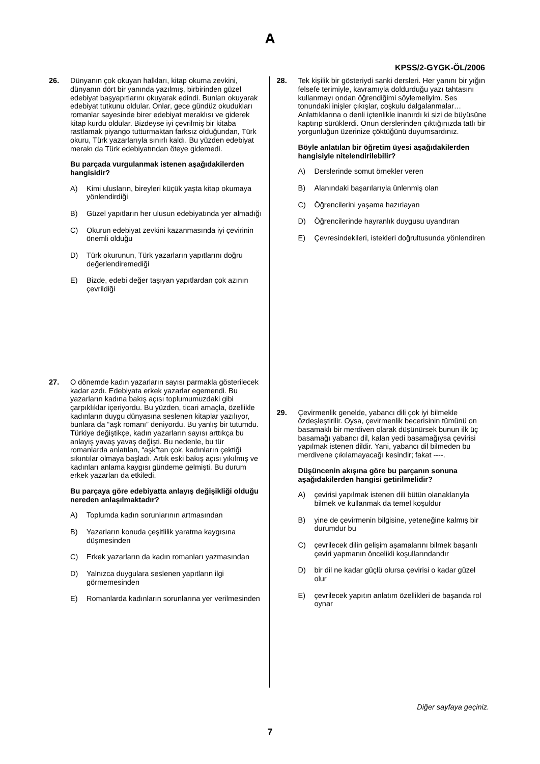A
KPSS/2-GYGK-ÖL/2006
26. Dünyanın çok okuyan halkları, kitap okuma zevkini, dünyanın dört bir yanında yazılmış, birbirinden güzel edebiyat başyapıtlarını okuyarak edindi. Bunları okuyarak edebiyat tutkunu oldular. Onlar, gece gündüz okudukları romanlar sayesinde birer edebiyat meraklısı ve giderek kitap kurdu oldular. Bizdeyse iyi çevrilmiş bir kitaba rastlamak piyango tutturmaktan farksız olduğundan, Türk okuru, Türk yazarlarıyla sınırlı kaldı. Bu yüzden edebiyat merakı da Türk edebiyatından öteye gidemedi.
Bu parçada vurgulanmak istenen aşağıdakilerden hangisidir?
A) Kimi ulusların, bireyleri küçük yaşta kitap okumaya yönlendirdiği
B) Güzel yapıtların her ulusun edebiyatında yer almadığı
C) Okurun edebiyat zevkini kazanmasında iyi çevirinin önemli olduğu
D) Türk okurunun, Türk yazarların yapıtlarını doğru değerlendiremediği
E) Bizde, edebi değer taşıyan yapıtlardan çok azının çevrildiği
27. O dönemde kadın yazarların sayısı parmakla gösterilecek kadar azdı. Edebiyata erkek yazarlar egemendi. Bu yazarların kadına bakış açısı toplumumuzdaki gibi çarpıklıklar içeriyordu. Bu yüzden, ticari amaçla, özellikle kadınların duygu dünyasına seslenen kitaplar yazılıyor, bunlara da “aşk romanı” deniyordu. Bu yanlış bir tutumdu. Türkiye değiştikçe, kadın yazarların sayısı arttıkça bu anlayış yavaş yavaş değişti. Bu nedenle, bu tür romanlarda anlatılan, “aşk”tan çok, kadınların çektiği sıkıntılar olmaya başladı. Artık eski bakış açısı yıkılmış ve kadınları anlama kaygısı gündeme gelmişti. Bu durum erkek yazarları da etkiledi.
Bu parçaya göre edebiyatta anlayış değişikliği olduğu nereden anlaşılmaktadır?
A) Toplumda kadın sorunlarının artmasından
B) Yazarların konuda çeşitlilik yaratma kaygısına düşmesinden
C) Erkek yazarların da kadın romanları yazmasından
D) Yalnızca duygulara seslenen yapıtların ilgi görmemesinden
E) Romanlarda kadınların sorunlarına yer verilmesinden
28. Tek kişilik bir gösteriydi sanki dersleri. Her yanını bir yığın felsefe terimiyle, kavramıyla doldurduğu yazı tahtasını kullanmayı ondan öğrendiğimi söylemeliyim. Ses tonundaki inişler çıkışlar, coşkulu dalgalanmalar… Anlattıklarına o denli içtenlikle inanırdı ki sizi de büyüsüne kaptırıp sürüklerdi. Onun derslerinden çıktığınızda tatlı bir yorgunluğun üzerinize çöktüğünü duyumsardınız.
Böyle anlatılan bir öğretim üyesi aşağıdakilerden hangisiyle nitelendirilebilir?
A) Derslerinde somut örnekler veren
B) Alanındaki başarılarıyla ünlenmiş olan
C) Öğrencilerini yaşama hazırlayan
D) Öğrencilerinde hayranlık duygusu uyandıran
E) Çevresindekileri, istekleri doğrultusunda yönlendiren
29. Çevirmenlik genelde, yabancı dili çok iyi bilmekle özdeşleştirilir. Oysa, çevirmenlik becerisinin tümünü on basamaklı bir merdiven olarak düşünürsek bunun ilk üç basamağı yabancı dil, kalan yedi basamağıysa çevirisi yapılmak istenen dildir. Yani, yabancı dil bilmeden bu merdivene çıkılamayacağı kesindir; fakat ----.
Düşüncenin akışına göre bu parçanın sonuna aşağıdakilerden hangisi getirilmelidir?
A) çevirisi yapılmak istenen dili bütün olanaklarıyla bilmek ve kullanmak da temel koşuldur
B) yine de çevirmenin bilgisine, yeteneğine kalmış bir durumdur bu
C) çevrilecek dilin gelişim aşamalarını bilmek başarılı çeviri yapmanın öncelikli koşullarındandır
D) bir dil ne kadar güçlü olursa çevirisi o kadar güzel olur
E) çevrilecek yapıtın anlatım özellikleri de başarıda rol oynar
Diğer sayfaya geçiniz.
7